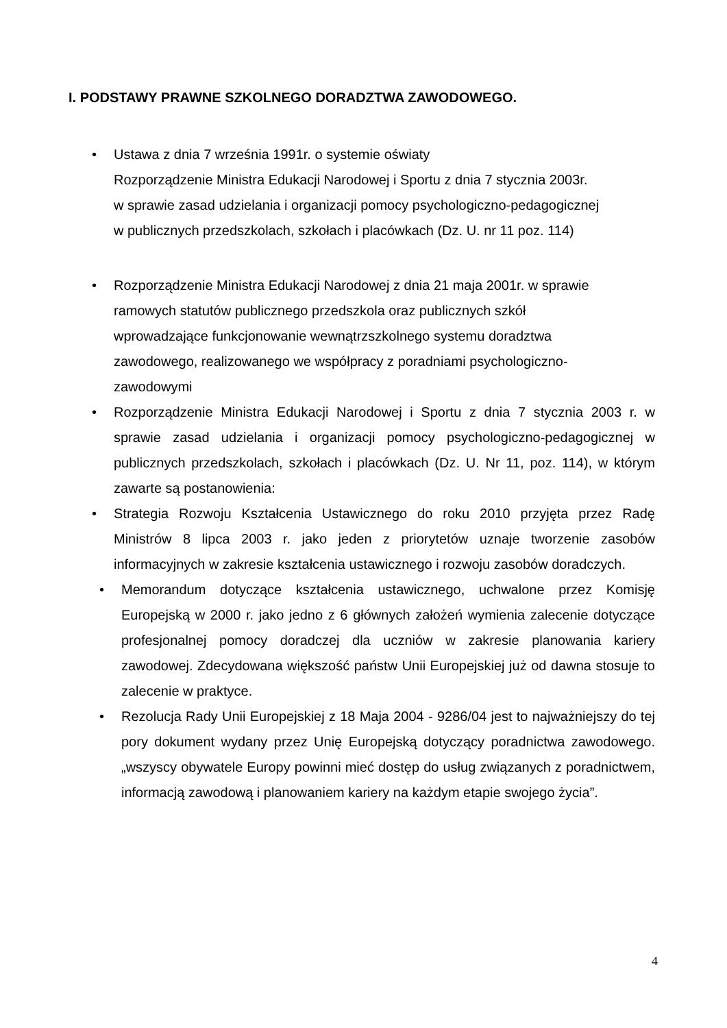I. PODSTAWY PRAWNE SZKOLNEGO DORADZTWA ZAWODOWEGO.
• Ustawa z dnia 7 września 1991r. o systemie oświaty
Rozporządzenie Ministra Edukacji Narodowej i Sportu z dnia 7 stycznia 2003r.
w sprawie zasad udzielania i organizacji pomocy psychologiczno-pedagogicznej
w publicznych przedszkolach, szkołach i placówkach (Dz. U. nr 11 poz. 114)
• Rozporządzenie Ministra Edukacji Narodowej z dnia 21 maja 2001r. w sprawie
ramowych statutów publicznego przedszkola oraz publicznych szkół
wprowadzające funkcjonowanie wewnątrzszkolnego systemu doradztwa
zawodowego, realizowanego we współpracy z poradniami psychologiczno-
zawodowymi
• Rozporządzenie Ministra Edukacji Narodowej i Sportu z dnia 7 stycznia 2003 r. w sprawie zasad udzielania i organizacji pomocy psychologiczno-pedagogicznej w publicznych przedszkolach, szkołach i placówkach (Dz. U. Nr 11, poz. 114), w którym zawarte są postanowienia:
• Strategia Rozwoju Kształcenia Ustawicznego do roku 2010 przyjęta przez Radę Ministrów 8 lipca 2003 r. jako jeden z priorytetów uznaje tworzenie zasobów informacyjnych w zakresie kształcenia ustawicznego i rozwoju zasobów doradczych.
• Memorandum dotyczące kształcenia ustawicznego, uchwalone przez Komisję Europejską w 2000 r. jako jedno z 6 głównych założeń wymienia zalecenie dotyczące profesjonalnej pomocy doradczej dla uczniów w zakresie planowania kariery zawodowej. Zdecydowana większość państw Unii Europejskiej już od dawna stosuje to zalecenie w praktyce.
• Rezolucja Rady Unii Europejskiej z 18 Maja 2004 - 9286/04 jest to najważniejszy do tej pory dokument wydany przez Unię Europejską dotyczący poradnictwa zawodowego. „wszyscy obywatele Europy powinni mieć dostęp do usług związanych z poradnictwem, informacją zawodową i planowaniem kariery na każdym etapie swojego życia”.
4